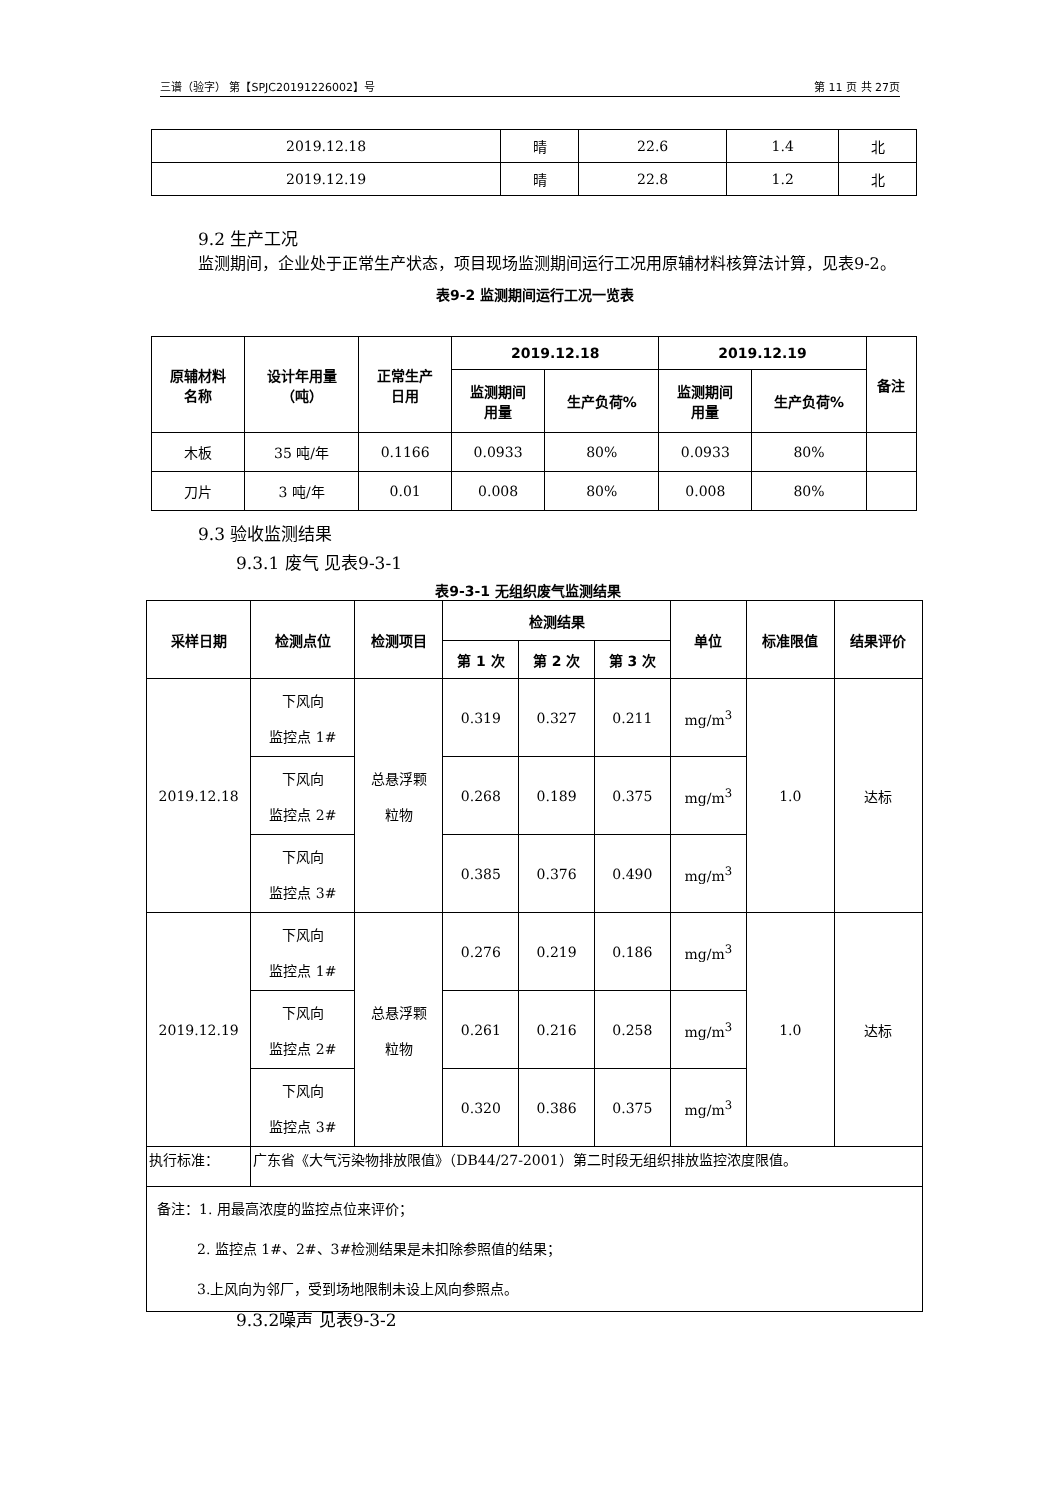三谱（验字） 第【SPJC20191226002】号 第 11 页 共 27页
| 2019.12.18 | 晴 | 22.6 | 1.4 | 北 |
| 2019.12.19 | 晴 | 22.8 | 1.2 | 北 |
9.2 生产工况
监测期间，企业处于正常生产状态，项目现场监测期间运行工况用原辅材料核算法计算，见表9-2。
表9-2 监测期间运行工况一览表
| 原辅材料 名称 | 设计年用量 （吨） | 正常生产 日用 | 2019.12.18 | | 2019.12.19 | | 备注 |
| --- | --- | --- | --- | --- | --- | --- | --- |
| | | | 监测期间 用量 | 生产负荷% | 监测期间 用量 | 生产负荷% | |
| 木板 | 35 吨/年 | 0.1166 | 0.0933 | 80% | 0.0933 | 80% | |
| 刀片 | 3 吨/年 | 0.01 | 0.008 | 80% | 0.008 | 80% | |
9.3 验收监测结果
9.3.1 废气 见表9-3-1
表9-3-1 无组织废气监测结果
| 采样日期 | 检测点位 | 检测项目 | 检测结果 | | | 单位 | 标准限值 | 结果评价 |
| --- | --- | --- | --- | --- | --- | --- | --- | --- |
| | | | 第 1 次 | 第 2 次 | 第 3 次 | | | |
| 2019.12.18 | 下风向 监控点 1# | 总悬浮颗 粒物 | 0.319 | 0.327 | 0.211 | mg/m<sup>3</sup> | 1.0 | 达标 |
| | 下风向 监控点 2# | | 0.268 | 0.189 | 0.375 | mg/m<sup>3</sup> | | |
| | 下风向 监控点 3# | | 0.385 | 0.376 | 0.490 | mg/m<sup>3</sup> | | |
| 2019.12.19 | 下风向 监控点 1# | 总悬浮颗 粒物 | 0.276 | 0.219 | 0.186 | mg/m<sup>3</sup> | 1.0 | 达标 |
| | 下风向 监控点 2# | | 0.261 | 0.216 | 0.258 | mg/m<sup>3</sup> | | |
| | 下风向 监控点 3# | | 0.320 | 0.386 | 0.375 | mg/m<sup>3</sup> | | |
| 执行标准： | 广东省《大气污染物排放限值》（DB44/27-2001）第二时段无组织排放监控浓度限值。 | | | | | | | |
| 备注：1. 用最高浓度的监控点位来评价； 2. 监控点 1#、2#、3#检测结果是未扣除参照值的结果； 3.上风向为邻厂，受到场地限制未设上风向参照点。 | | | | | | | | |
9.3.2噪声 见表9-3-2